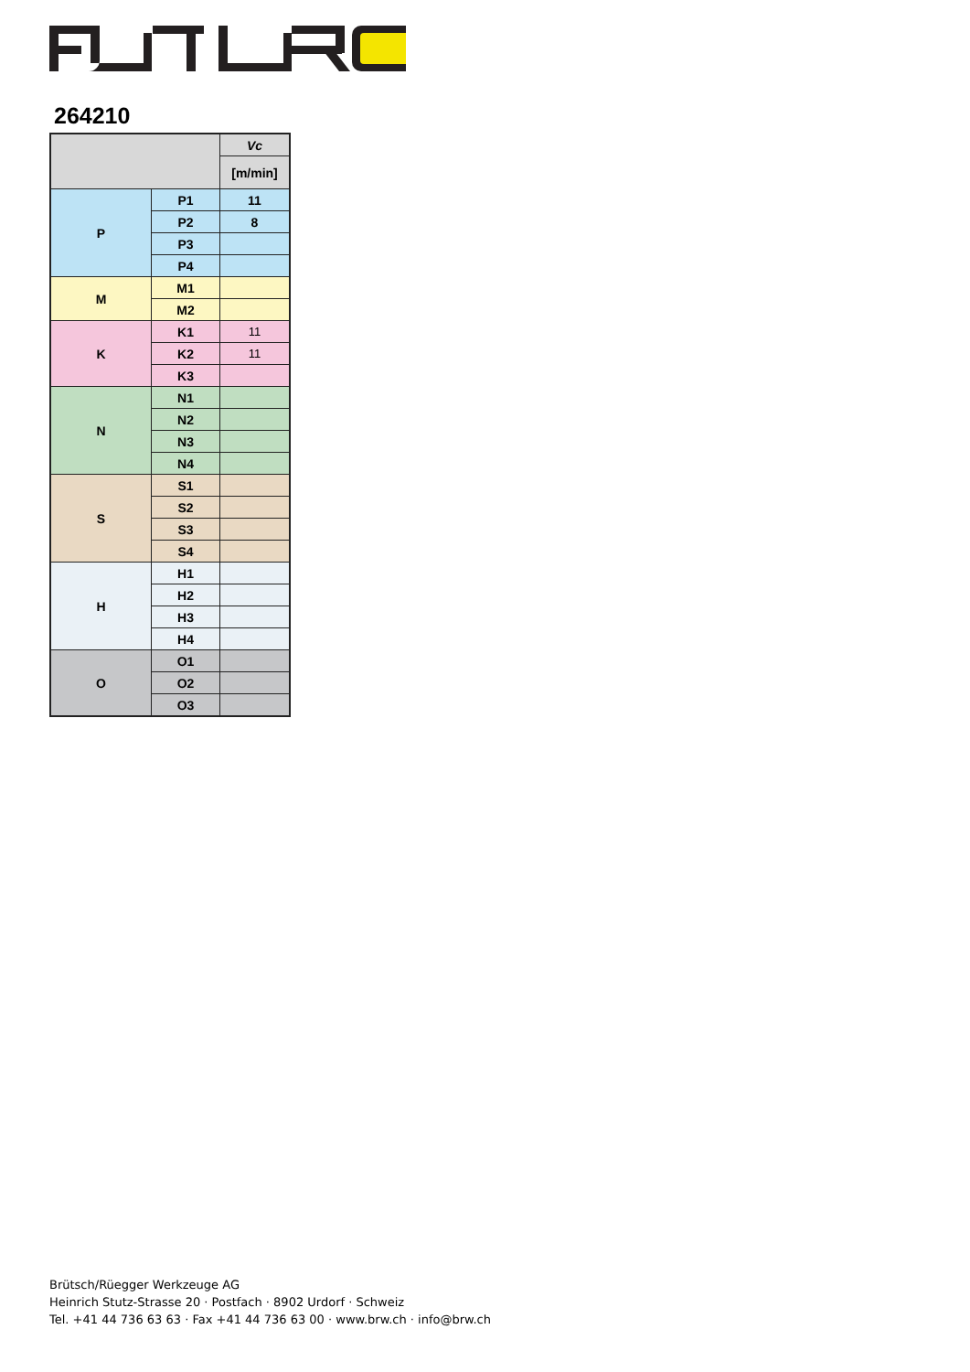264210
| | | Vc |
| | | [m/min] |
| P | P1 | 11 |
| | P2 | 8 |
| | P3 | |
| | P4 | |
| M | M1 | |
| | M2 | |
| K | K1 | 11 |
| | K2 | 11 |
| | K3 | |
| N | N1 | |
| | N2 | |
| | N3 | |
| | N4 | |
| S | S1 | |
| | S2 | |
| | S3 | |
| | S4 | |
| H | H1 | |
| | H2 | |
| | H3 | |
| | H4 | |
| O | O1 | |
| | O2 | |
| | O3 | |
Brütsch/Rüegger Werkzeuge AG
Heinrich Stutz-Strasse 20 · Postfach · 8902 Urdorf · Schweiz
Tel. +41 44 736 63 63 · Fax +41 44 736 63 00 · www.brw.ch · info@brw.ch